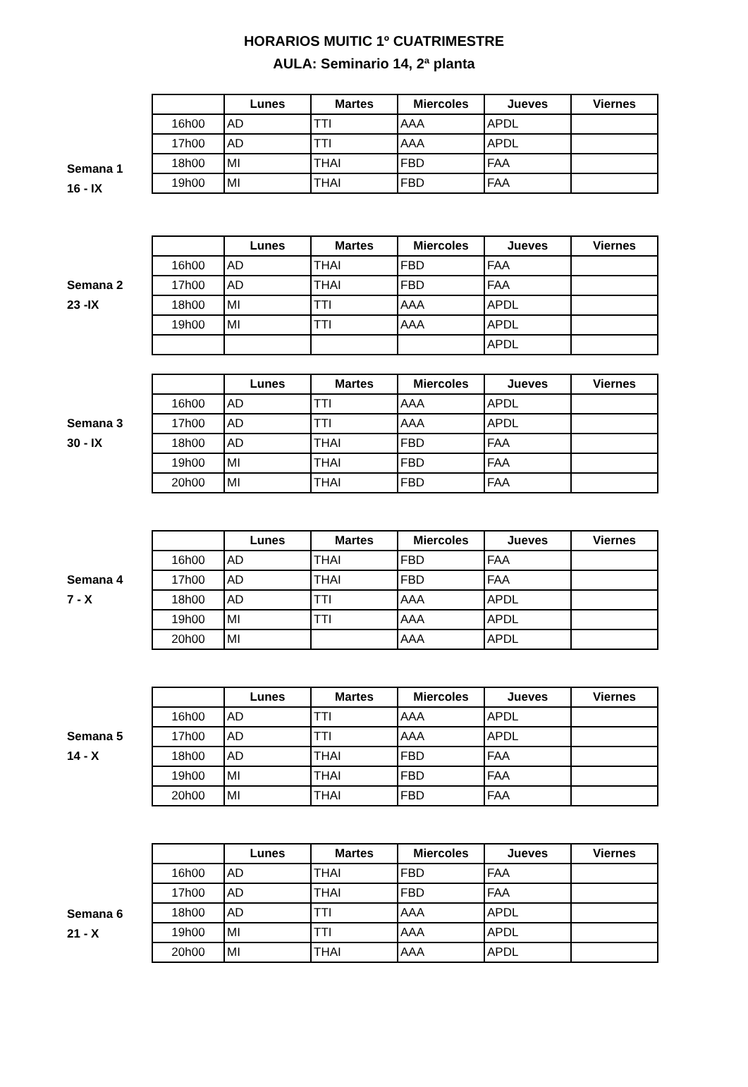HORARIOS MUITIC 1º CUATRIMESTRE
AULA: Seminario 14, 2ª planta
Semana 1
16 - IX
| | Lunes | Martes | Miercoles | Jueves | Viernes |
| --- | --- | --- | --- | --- | --- |
| 16h00 | AD | TTI | AAA | APDL | |
| 17h00 | AD | TTI | AAA | APDL | |
| 18h00 | MI | THAI | FBD | FAA | |
| 19h00 | MI | THAI | FBD | FAA | |
Semana 2
23 -IX
| | Lunes | Martes | Miercoles | Jueves | Viernes |
| --- | --- | --- | --- | --- | --- |
| 16h00 | AD | THAI | FBD | FAA | |
| 17h00 | AD | THAI | FBD | FAA | |
| 18h00 | MI | TTI | AAA | APDL | |
| 19h00 | MI | TTI | AAA | APDL | |
| | | | | APDL | |
Semana 3
30 - IX
| | Lunes | Martes | Miercoles | Jueves | Viernes |
| --- | --- | --- | --- | --- | --- |
| 16h00 | AD | TTI | AAA | APDL | |
| 17h00 | AD | TTI | AAA | APDL | |
| 18h00 | AD | THAI | FBD | FAA | |
| 19h00 | MI | THAI | FBD | FAA | |
| 20h00 | MI | THAI | FBD | FAA | |
Semana 4
7 - X
| | Lunes | Martes | Miercoles | Jueves | Viernes |
| --- | --- | --- | --- | --- | --- |
| 16h00 | AD | THAI | FBD | FAA | |
| 17h00 | AD | THAI | FBD | FAA | |
| 18h00 | AD | TTI | AAA | APDL | |
| 19h00 | MI | TTI | AAA | APDL | |
| 20h00 | MI | | AAA | APDL | |
Semana 5
14 - X
| | Lunes | Martes | Miercoles | Jueves | Viernes |
| --- | --- | --- | --- | --- | --- |
| 16h00 | AD | TTI | AAA | APDL | |
| 17h00 | AD | TTI | AAA | APDL | |
| 18h00 | AD | THAI | FBD | FAA | |
| 19h00 | MI | THAI | FBD | FAA | |
| 20h00 | MI | THAI | FBD | FAA | |
Semana 6
21 - X
| | Lunes | Martes | Miercoles | Jueves | Viernes |
| --- | --- | --- | --- | --- | --- |
| 16h00 | AD | THAI | FBD | FAA | |
| 17h00 | AD | THAI | FBD | FAA | |
| 18h00 | AD | TTI | AAA | APDL | |
| 19h00 | MI | TTI | AAA | APDL | |
| 20h00 | MI | THAI | AAA | APDL | |